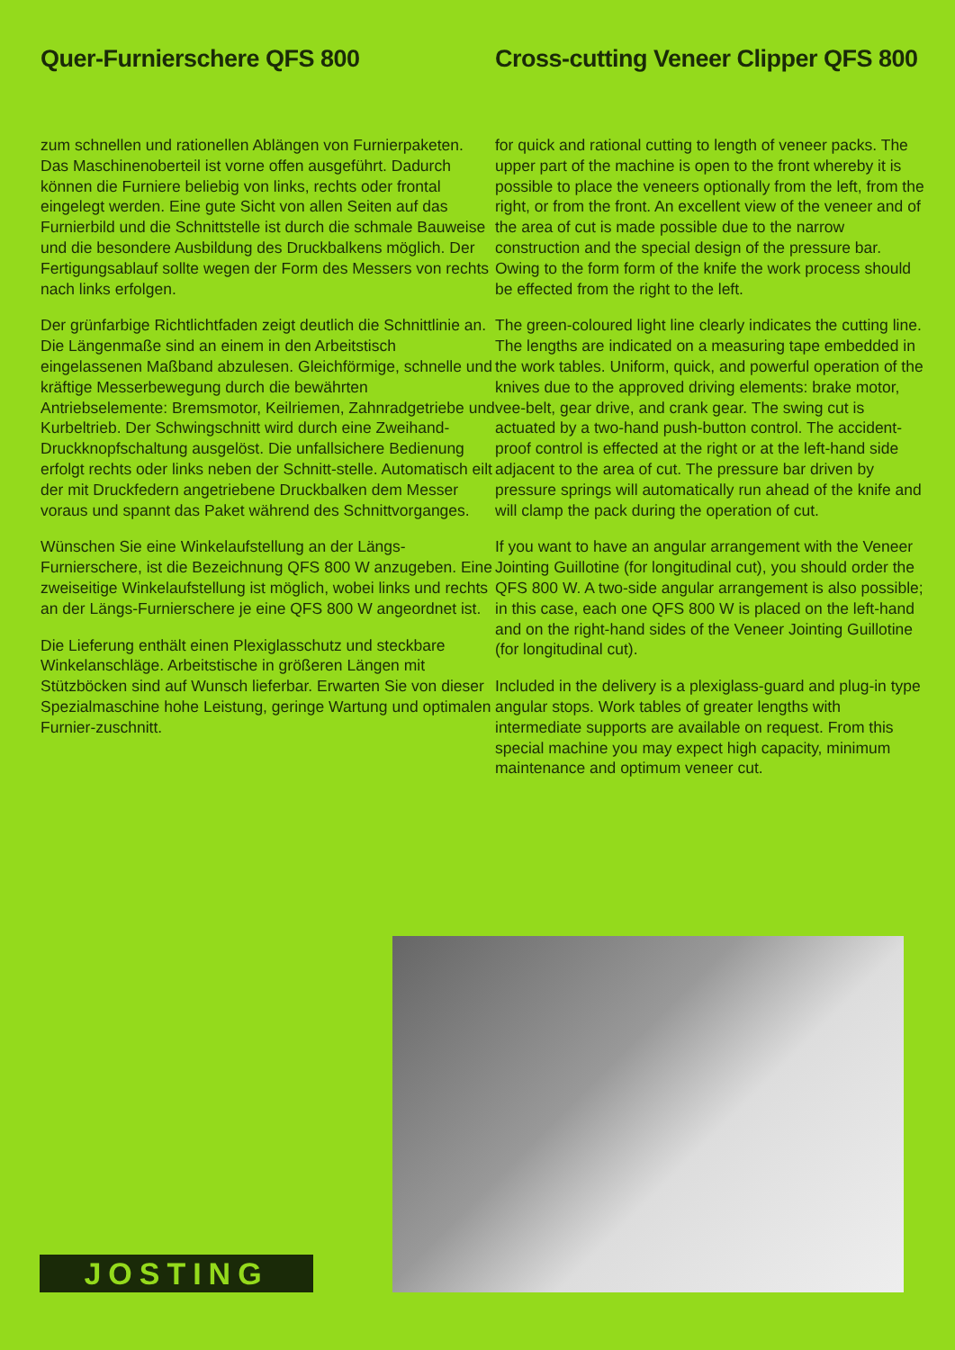Quer-Furnierschere QFS 800
zum schnellen und rationellen Ablängen von Furnierpaketen. Das Maschinenoberteil ist vorne offen ausgeführt. Dadurch können die Furniere beliebig von links, rechts oder frontal eingelegt werden. Eine gute Sicht von allen Seiten auf das Furnierbild und die Schnittstelle ist durch die schmale Bauweise und die besondere Ausbildung des Druckbalkens möglich. Der Fertigungsablauf sollte wegen der Form des Messers von rechts nach links erfolgen.
Der grünfarbige Richtlichtfaden zeigt deutlich die Schnittlinie an. Die Längenmaße sind an einem in den Arbeitstisch eingelassenen Maßband abzulesen. Gleichförmige, schnelle und kräftige Messerbewegung durch die bewährten Antriebselemente: Bremsmotor, Keilriemen, Zahnradgetriebe und Kurbeltrieb. Der Schwingschnitt wird durch eine Zweihand-Druckknopfschaltung ausgelöst. Die unfallsichere Bedienung erfolgt rechts oder links neben der Schnitt-stelle. Automatisch eilt der mit Druckfedern angetriebene Druckbalken dem Messer voraus und spannt das Paket während des Schnittvorganges.
Wünschen Sie eine Winkelaufstellung an der Längs-Furnierschere, ist die Bezeichnung QFS 800 W anzugeben. Eine zweiseitige Winkelaufstellung ist möglich, wobei links und rechts an der Längs-Furnierschere je eine QFS 800 W angeordnet ist.
Die Lieferung enthält einen Plexiglasschutz und steckbare Winkelanschläge. Arbeitstische in größeren Längen mit Stützböcken sind auf Wunsch lieferbar. Erwarten Sie von dieser Spezialmaschine hohe Leistung, geringe Wartung und optimalen Furnier-zuschnitt.
Cross-cutting Veneer Clipper QFS 800
for quick and rational cutting to length of veneer packs. The upper part of the machine is open to the front whereby it is possible to place the veneers optionally from the left, from the right, or from the front. An excellent view of the veneer and of the area of cut is made possible due to the narrow construction and the special design of the pressure bar. Owing to the form form of the knife the work process should be effected from the right to the left.
The green-coloured light line clearly indicates the cutting line. The lengths are indicated on a measuring tape embedded in the work tables. Uniform, quick, and powerful operation of the knives due to the approved driving elements: brake motor, vee-belt, gear drive, and crank gear. The swing cut is actuated by a two-hand push-button control. The accident-proof control is effected at the right or at the left-hand side adjacent to the area of cut. The pressure bar driven by pressure springs will automatically run ahead of the knife and will clamp the pack during the operation of cut.
If you want to have an angular arrangement with the Veneer Jointing Guillotine (for longitudinal cut), you should order the QFS 800 W. A two-side angular arrangement is also possible; in this case, each one QFS 800 W is placed on the left-hand and on the right-hand sides of the Veneer Jointing Guillotine (for longitudinal cut).
Included in the delivery is a plexiglass-guard and plug-in type angular stops. Work tables of greater lengths with intermediate supports are available on request. From this special machine you may expect high capacity, minimum maintenance and optimum veneer cut.
JOSTING